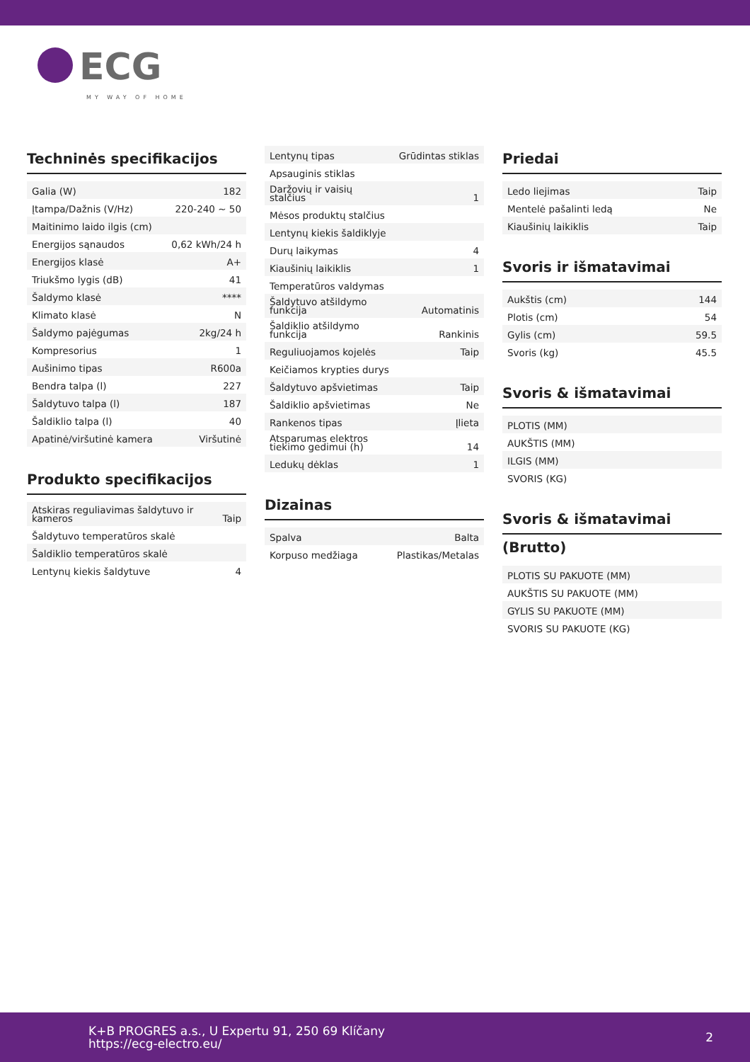ECG
MY WAY OF HOME
Techninės specifikacijos
| Galia (W) | 182 |
| Įtampa/Dažnis (V/Hz) | 220-240 ~ 50 |
| Maitinimo laido ilgis (cm) | |
| Energijos sąnaudos | 0,62 kWh/24 h |
| Energijos klasė | A+ |
| Triukšmo lygis (dB) | 41 |
| Šaldymo klasė | **** |
| Klimato klasė | N |
| Šaldymo pajėgumas | 2kg/24 h |
| Kompresorius | 1 |
| Aušinimo tipas | R600a |
| Bendra talpa (l) | 227 |
| Šaldytuvo talpa (l) | 187 |
| Šaldiklio talpa (l) | 40 |
| Apatinė/viršutinė kamera | Viršutinė |
Produkto specifikacijos
| Atskiras reguliavimas šaldytuvo ir kameros | Taip |
| Šaldytuvo temperatūros skalė | |
| Šaldiklio temperatūros skalė | |
| Lentynų kiekis šaldytuve | 4 |
| Lentynų tipas | Grūdintas stiklas |
| Apsauginis stiklas | |
| Daržovių ir vaisių stalčius | 1 |
| Mėsos produktų stalčius | |
| Lentynų kiekis šaldiklyje | |
| Durų laikymas | 4 |
| Kiaušinių laikiklis | 1 |
| Temperatūros valdymas | |
| Šaldytuvo atšildymo funkcija | Automatinis |
| Šaldiklio atšildymo funkcija | Rankinis |
| Reguliuojamos kojelės | Taip |
| Keičiamos krypties durys | |
| Šaldytuvo apšvietimas | Taip |
| Šaldiklio apšvietimas | Ne |
| Rankenos tipas | Įlieta |
| Atsparumas elektros tiekimo gedimui (h) | 14 |
| Ledukų dėklas | 1 |
Dizainas
| Spalva | Balta |
| Korpuso medžiaga | Plastikas/Metalas |
Priedai
| Ledo liejimas | Taip |
| Mentelė pašalinti ledą | Ne |
| Kiaušinių laikiklis | Taip |
Svoris ir išmatavimai
| Aukštis (cm) | 144 |
| Plotis (cm) | 54 |
| Gylis (cm) | 59.5 |
| Svoris (kg) | 45.5 |
Svoris & išmatavimai
| PLOTIS (MM) |
| AUKŠTIS (MM) |
| ILGIS (MM) |
| SVORIS (KG) |
Svoris & išmatavimai
(Brutto)
| PLOTIS SU PAKUOTE (MM) |
| AUKŠTIS SU PAKUOTE (MM) |
| GYLIS SU PAKUOTE (MM) |
| SVORIS SU PAKUOTE (KG) |
K+B PROGRES a.s., U Expertu 91, 250 69 Klíčany
https://ecg-electro.eu/
2